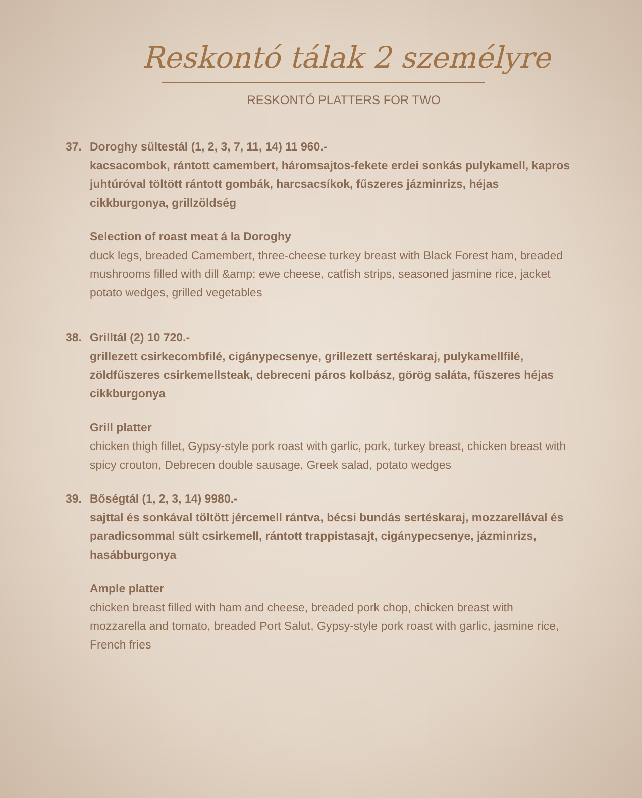Reskontó tálak 2 személyre
RESKONTÓ PLATTERS FOR TWO
37. Doroghy sültestál (1, 2, 3, 7, 11, 14) 11 960.-
kacsacombok, rántott camembert, háromsajtos-fekete erdei sonkás pulykamell, kapros juhtúróval töltött rántott gombák, harcsacsíkok, fűszeres jázminrizs, héjas cikkburgonya, grillzöldség
Selection of roast meat á la Doroghy
duck legs, breaded Camembert, three-cheese turkey breast with Black Forest ham, breaded mushrooms filled with dill &amp; ewe cheese, catfish strips, seasoned jasmine rice, jacket potato wedges, grilled vegetables
38. Grilltál (2) 10 720.-
grillezett csirkecombfilé, cigánypecsenye, grillezett sertéskaraj, pulykamellfilé, zöldfűszeres csirkemellsteak, debreceni páros kolbász, görög saláta, fűszeres héjas cikkburgonya
Grill platter
chicken thigh fillet, Gypsy-style pork roast with garlic, pork, turkey breast, chicken breast with spicy crouton, Debrecen double sausage, Greek salad, potato wedges
39. Bőségtál (1, 2, 3, 14) 9980.-
sajttal és sonkával töltött jércemell rántva, bécsi bundás sertéskaraj, mozzarellával és paradicsommal sült csirkemell, rántott trappistasajt, cigánypecsenye, jázminrizs, hasábburgonya
Ample platter
chicken breast filled with ham and cheese, breaded pork chop, chicken breast with mozzarella and tomato, breaded Port Salut, Gypsy-style pork roast with garlic, jasmine rice, French fries